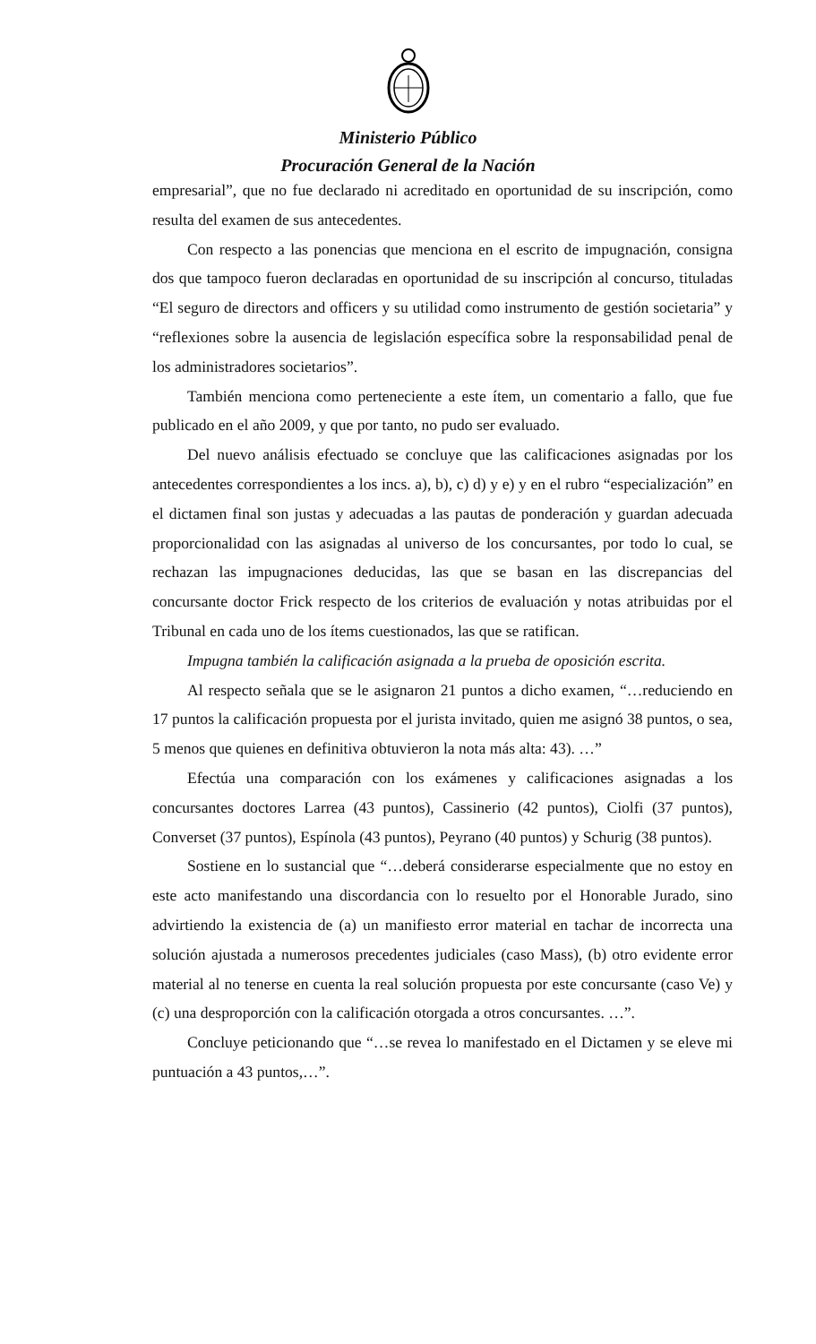Ministerio Público
Procuración General de la Nación
empresarial”, que no fue declarado ni acreditado en oportunidad de su inscripción, como resulta del examen de sus antecedentes.
Con respecto a las ponencias que menciona en el escrito de impugnación, consigna dos que tampoco fueron declaradas en oportunidad de su inscripción al concurso, tituladas “El seguro de directors and officers y su utilidad como instrumento de gestión societaria” y “reflexiones sobre la ausencia de legislación específica sobre la responsabilidad penal de los administradores societarios”.
También menciona como perteneciente a este ítem, un comentario a fallo, que fue publicado en el año 2009, y que por tanto, no pudo ser evaluado.
Del nuevo análisis efectuado se concluye que las calificaciones asignadas por los antecedentes correspondientes a los incs. a), b), c) d) y e) y en el rubro “especialización” en el dictamen final son justas y adecuadas a las pautas de ponderación y guardan adecuada proporcionalidad con las asignadas al universo de los concursantes, por todo lo cual, se rechazan las impugnaciones deducidas, las que se basan en las discrepancias del concursante doctor Frick respecto de los criterios de evaluación y notas atribuidas por el Tribunal en cada uno de los ítems cuestionados, las que se ratifican.
Impugna también la calificación asignada a la prueba de oposición escrita.
Al respecto señala que se le asignaron 21 puntos a dicho examen, “…reduciendo en 17 puntos la calificación propuesta por el jurista invitado, quien me asignó 38 puntos, o sea, 5 menos que quienes en definitiva obtuvieron la nota más alta: 43). …”
Efectúa una comparación con los exámenes y calificaciones asignadas a los concursantes doctores Larrea (43 puntos), Cassinerio (42 puntos), Ciolfi (37 puntos), Converset (37 puntos), Espínola (43 puntos), Peyrano (40 puntos) y Schurig (38 puntos).
Sostiene en lo sustancial que “…deberá considerarse especialmente que no estoy en este acto manifestando una discordancia con lo resuelto por el Honorable Jurado, sino advirtiendo la existencia de (a) un manifiesto error material en tachar de incorrecta una solución ajustada a numerosos precedentes judiciales (caso Mass), (b) otro evidente error material al no tenerse en cuenta la real solución propuesta por este concursante (caso Ve) y (c) una desproporción con la calificación otorgada a otros concursantes. …”.
Concluye peticionando que “…se revea lo manifestado en el Dictamen y se eleve mi puntuación a 43 puntos,…”.